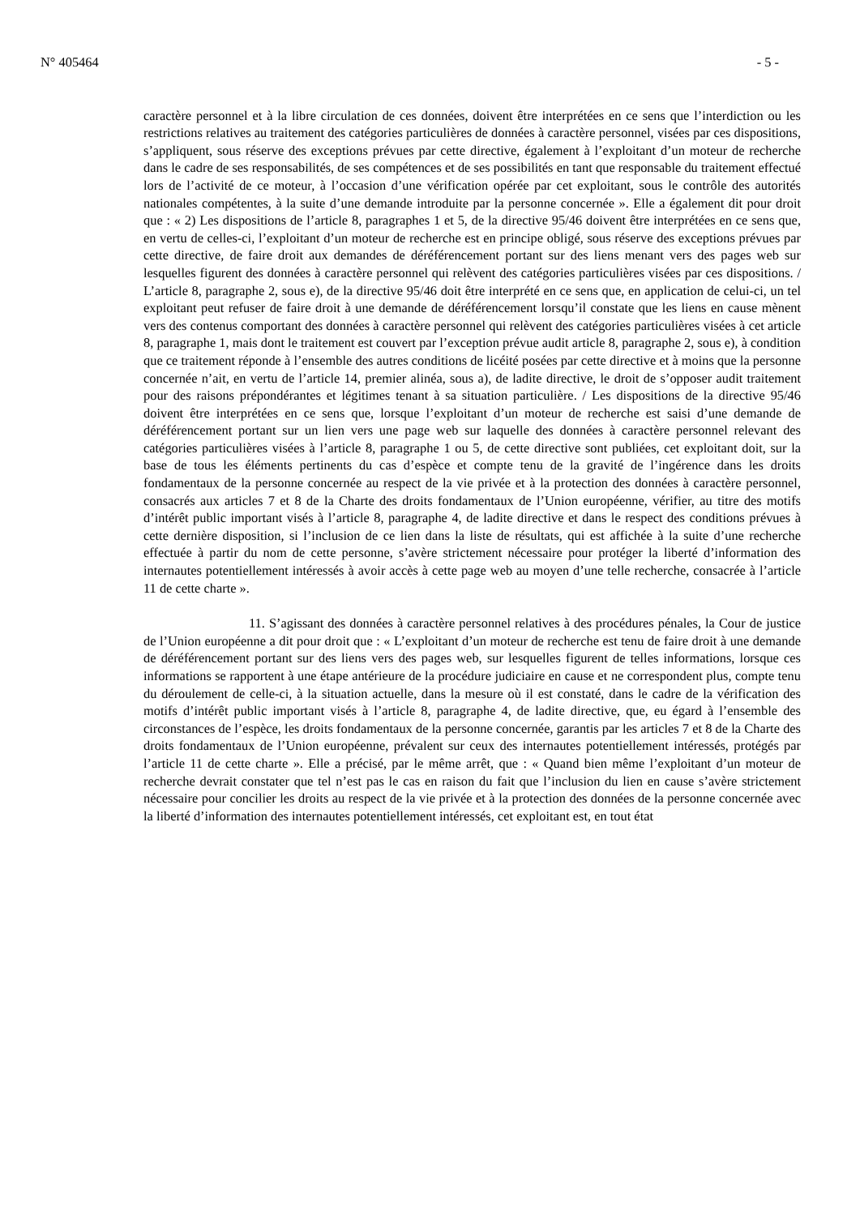N° 405464 - 5 -
caractère personnel et à la libre circulation de ces données, doivent être interprétées en ce sens que l’interdiction ou les restrictions relatives au traitement des catégories particulières de données à caractère personnel, visées par ces dispositions, s’appliquent, sous réserve des exceptions prévues par cette directive, également à l’exploitant d’un moteur de recherche dans le cadre de ses responsabilités, de ses compétences et de ses possibilités en tant que responsable du traitement effectué lors de l’activité de ce moteur, à l’occasion d’une vérification opérée par cet exploitant, sous le contrôle des autorités nationales compétentes, à la suite d’une demande introduite par la personne concernée ». Elle a également dit pour droit que : « 2) Les dispositions de l’article 8, paragraphes 1 et 5, de la directive 95/46 doivent être interprétées en ce sens que, en vertu de celles-ci, l’exploitant d’un moteur de recherche est en principe obligé, sous réserve des exceptions prévues par cette directive, de faire droit aux demandes de déréférencement portant sur des liens menant vers des pages web sur lesquelles figurent des données à caractère personnel qui relèvent des catégories particulières visées par ces dispositions. / L’article 8, paragraphe 2, sous e), de la directive 95/46 doit être interprété en ce sens que, en application de celui-ci, un tel exploitant peut refuser de faire droit à une demande de déréférencement lorsqu’il constate que les liens en cause mènent vers des contenus comportant des données à caractère personnel qui relèvent des catégories particulières visées à cet article 8, paragraphe 1, mais dont le traitement est couvert par l’exception prévue audit article 8, paragraphe 2, sous e), à condition que ce traitement réponde à l’ensemble des autres conditions de licéité posées par cette directive et à moins que la personne concernée n’ait, en vertu de l’article 14, premier alinéa, sous a), de ladite directive, le droit de s’opposer audit traitement pour des raisons prépondérantes et légitimes tenant à sa situation particulière. / Les dispositions de la directive 95/46 doivent être interprétées en ce sens que, lorsque l’exploitant d’un moteur de recherche est saisi d’une demande de déréférencement portant sur un lien vers une page web sur laquelle des données à caractère personnel relevant des catégories particulières visées à l’article 8, paragraphe 1 ou 5, de cette directive sont publiées, cet exploitant doit, sur la base de tous les éléments pertinents du cas d’espèce et compte tenu de la gravité de l’ingérence dans les droits fondamentaux de la personne concernée au respect de la vie privée et à la protection des données à caractère personnel, consacrés aux articles 7 et 8 de la Charte des droits fondamentaux de l’Union européenne, vérifier, au titre des motifs d’intérêt public important visés à l’article 8, paragraphe 4, de ladite directive et dans le respect des conditions prévues à cette dernière disposition, si l’inclusion de ce lien dans la liste de résultats, qui est affichée à la suite d’une recherche effectuée à partir du nom de cette personne, s’avère strictement nécessaire pour protéger la liberté d’information des internautes potentiellement intéressés à avoir accès à cette page web au moyen d’une telle recherche, consacrée à l’article 11 de cette charte ».
11. S’agissant des données à caractère personnel relatives à des procédures pénales, la Cour de justice de l’Union européenne a dit pour droit que : « L’exploitant d’un moteur de recherche est tenu de faire droit à une demande de déréférencement portant sur des liens vers des pages web, sur lesquelles figurent de telles informations, lorsque ces informations se rapportent à une étape antérieure de la procédure judiciaire en cause et ne correspondent plus, compte tenu du déroulement de celle-ci, à la situation actuelle, dans la mesure où il est constaté, dans le cadre de la vérification des motifs d’intérêt public important visés à l’article 8, paragraphe 4, de ladite directive, que, eu égard à l’ensemble des circonstances de l’espèce, les droits fondamentaux de la personne concernée, garantis par les articles 7 et 8 de la Charte des droits fondamentaux de l’Union européenne, prévalent sur ceux des internautes potentiellement intéressés, protégés par l’article 11 de cette charte ». Elle a précisé, par le même arrêt, que : « Quand bien même l’exploitant d’un moteur de recherche devrait constater que tel n’est pas le cas en raison du fait que l’inclusion du lien en cause s’avère strictement nécessaire pour concilier les droits au respect de la vie privée et à la protection des données de la personne concernée avec la liberté d’information des internautes potentiellement intéressés, cet exploitant est, en tout état